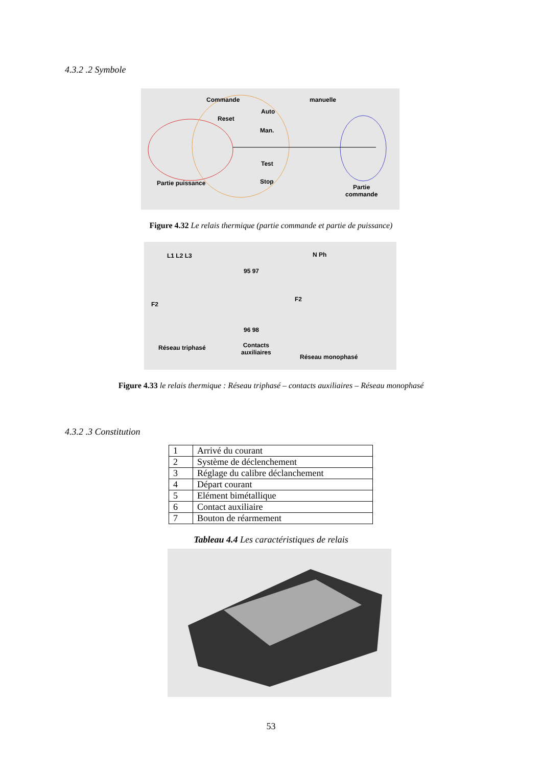4.3.2 .2 Symbole
Commande manuelle
Reset
Auto
Man.
Test
Stop Partie puissance
Partie
commande
Figure 4.32 Le relais thermique (partie commande et partie de puissance)
L1 L2 L3 N Ph
F2
F2
95 97
96 98
Réseau triphasé Contacts
auxiliaires
Réseau monophasé
Figure 4.33 le relais thermique : Réseau triphasé – contacts auxiliaires – Réseau monophasé
4.3.2 .3 Constitution
| 1 | Arrivé du courant |
| 2 | Système de déclenchement |
| 3 | Réglage du calibre déclanchement |
| 4 | Départ courant |
| 5 | Elément bimétallique |
| 6 | Contact auxiliaire |
| 7 | Bouton de réarmement |
Tableau 4.4 Les caractéristiques de relais
53